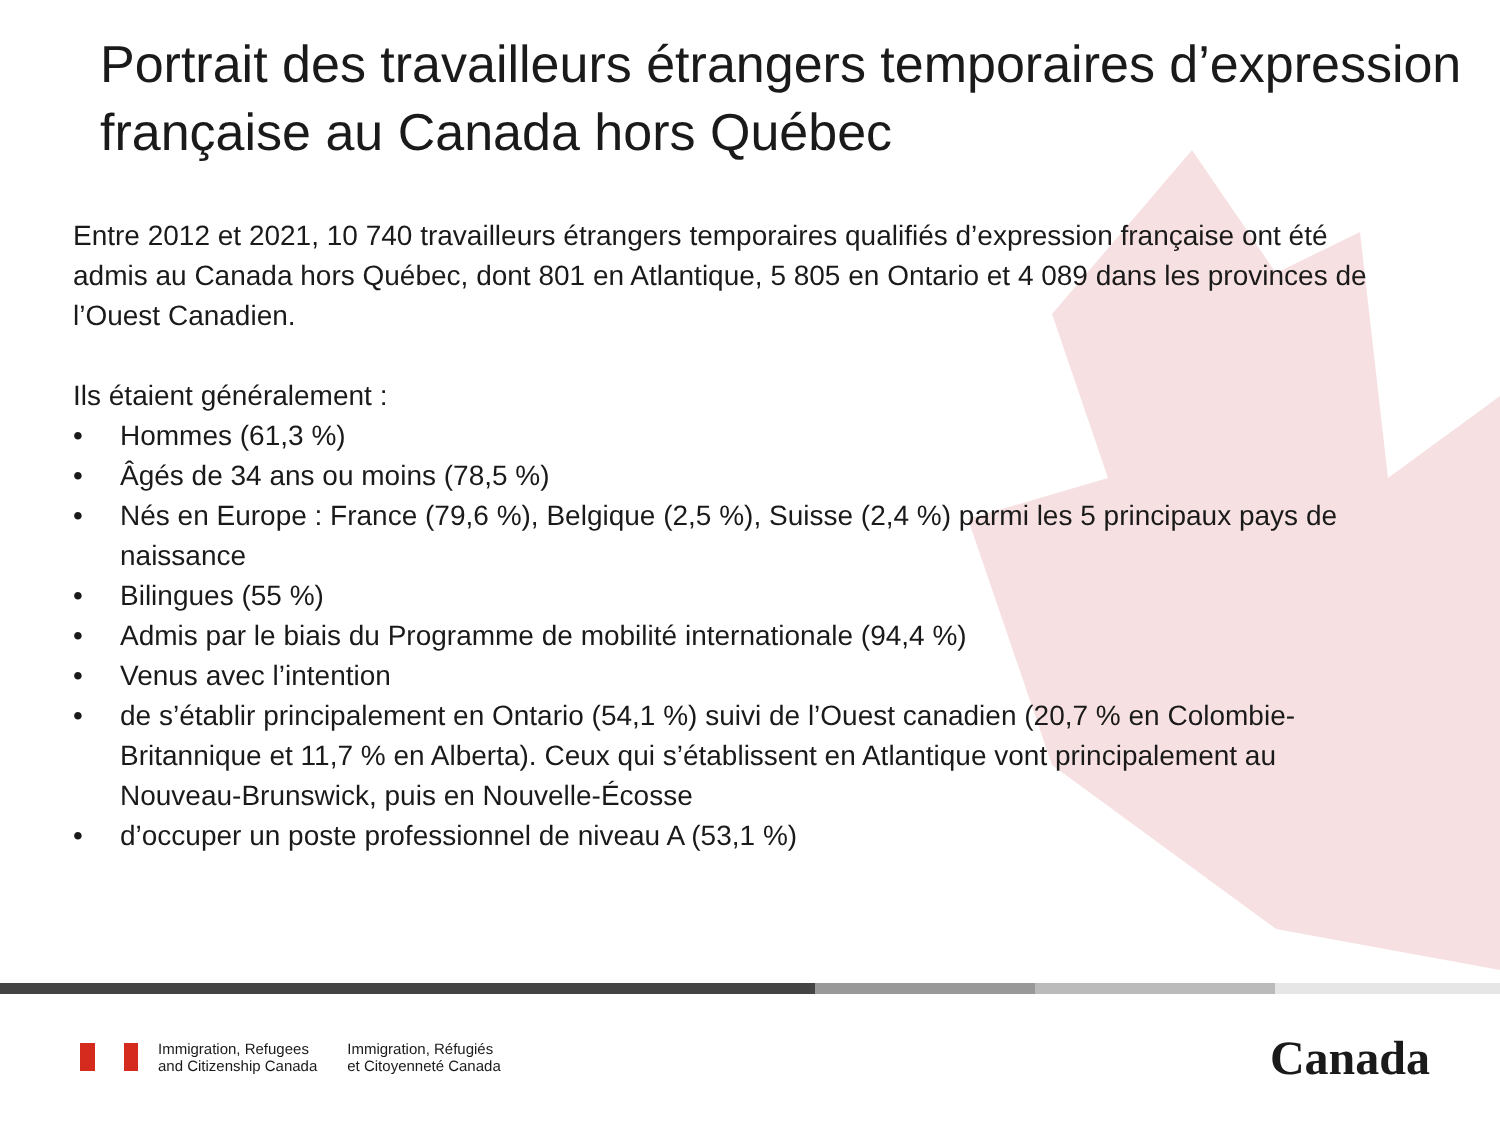Portrait des travailleurs étrangers temporaires d’expression française au Canada hors Québec
Entre 2012 et 2021, 10 740 travailleurs étrangers temporaires qualifiés d’expression française ont été admis au Canada hors Québec, dont 801 en Atlantique, 5 805 en Ontario et 4 089 dans les provinces de l’Ouest Canadien.
Ils étaient généralement :
• Hommes (61,3 %)
• Âgés de 34 ans ou moins (78,5 %)
• Nés en Europe : France (79,6 %), Belgique (2,5 %), Suisse (2,4 %) parmi les 5 principaux pays de naissance
• Bilingues (55 %)
• Admis par le biais du Programme de mobilité internationale (94,4 %)
• Venus avec l’intention
• de s’établir principalement en Ontario (54,1 %) suivi de l’Ouest canadien (20,7 % en Colombie-Britannique et 11,7 % en Alberta). Ceux qui s’établissent en Atlantique vont principalement au Nouveau-Brunswick, puis en Nouvelle-Écosse
• d’occuper un poste professionnel de niveau A (53,1 %)
Immigration, Refugees
and Citizenship Canada
Immigration, Réfugiés
et Citoyenneté Canada
Canada